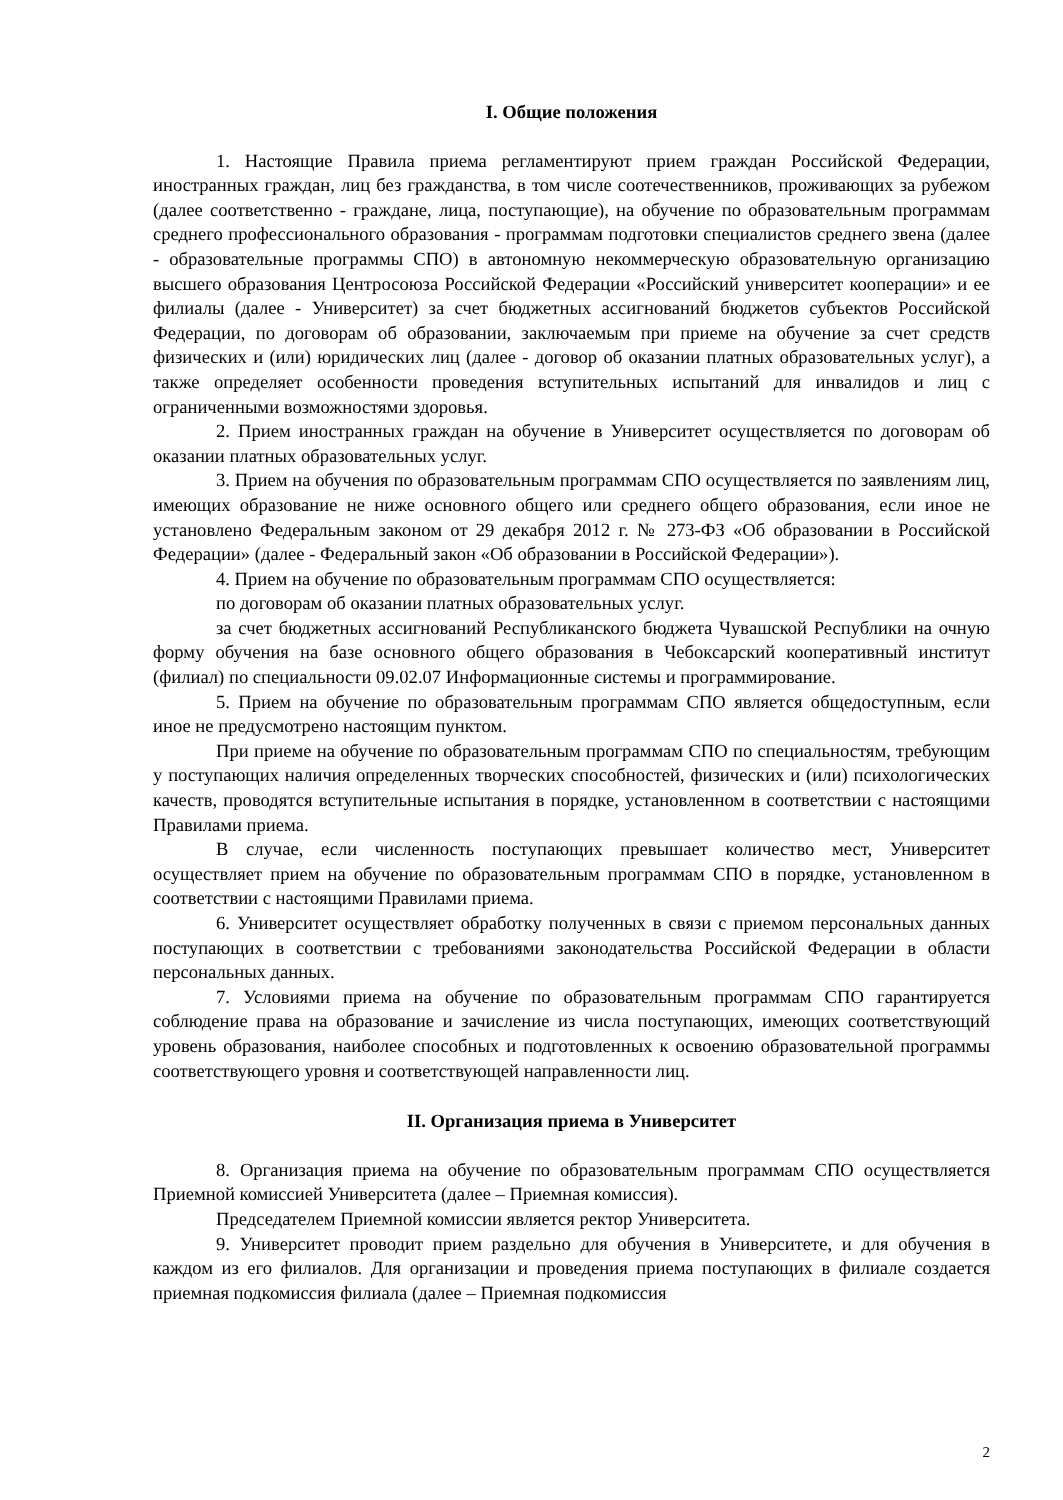I. Общие положения
1. Настоящие Правила приема регламентируют прием граждан Российской Федерации, иностранных граждан, лиц без гражданства, в том числе соотечественников, проживающих за рубежом (далее соответственно - граждане, лица, поступающие), на обучение по образовательным программам среднего профессионального образования - программам подготовки специалистов среднего звена (далее - образовательные программы СПО) в автономную некоммерческую образовательную организацию высшего образования Центросоюза Российской Федерации «Российский университет кооперации» и ее филиалы (далее - Университет) за счет бюджетных ассигнований бюджетов субъектов Российской Федерации, по договорам об образовании, заключаемым при приеме на обучение за счет средств физических и (или) юридических лиц (далее - договор об оказании платных образовательных услуг), а также определяет особенности проведения вступительных испытаний для инвалидов и лиц с ограниченными возможностями здоровья.
2. Прием иностранных граждан на обучение в Университет осуществляется по договорам об оказании платных образовательных услуг.
3. Прием на обучения по образовательным программам СПО осуществляется по заявлениям лиц, имеющих образование не ниже основного общего или среднего общего образования, если иное не установлено Федеральным законом от 29 декабря 2012 г. № 273-ФЗ «Об образовании в Российской Федерации» (далее - Федеральный закон «Об образовании в Российской Федерации»).
4. Прием на обучение по образовательным программам СПО осуществляется:
по договорам об оказании платных образовательных услуг.
за счет бюджетных ассигнований Республиканского бюджета Чувашской Республики на очную форму обучения на базе основного общего образования в Чебоксарский кооперативный институт (филиал) по специальности 09.02.07 Информационные системы и программирование.
5. Прием на обучение по образовательным программам СПО является общедоступным, если иное не предусмотрено настоящим пунктом.
При приеме на обучение по образовательным программам СПО по специальностям, требующим у поступающих наличия определенных творческих способностей, физических и (или) психологических качеств, проводятся вступительные испытания в порядке, установленном в соответствии с настоящими Правилами приема.
В случае, если численность поступающих превышает количество мест, Университет осуществляет прием на обучение по образовательным программам СПО в порядке, установленном в соответствии с настоящими Правилами приема.
6. Университет осуществляет обработку полученных в связи с приемом персональных данных поступающих в соответствии с требованиями законодательства Российской Федерации в области персональных данных.
7. Условиями приема на обучение по образовательным программам СПО гарантируется соблюдение права на образование и зачисление из числа поступающих, имеющих соответствующий уровень образования, наиболее способных и подготовленных к освоению образовательной программы соответствующего уровня и соответствующей направленности лиц.
II. Организация приема в Университет
8. Организация приема на обучение по образовательным программам СПО осуществляется Приемной комиссией Университета (далее – Приемная комиссия).
Председателем Приемной комиссии является ректор Университета.
9. Университет проводит прием раздельно для обучения в Университете, и для обучения в каждом из его филиалов. Для организации и проведения приема поступающих в филиале создается приемная подкомиссия филиала (далее – Приемная подкомиссия
2